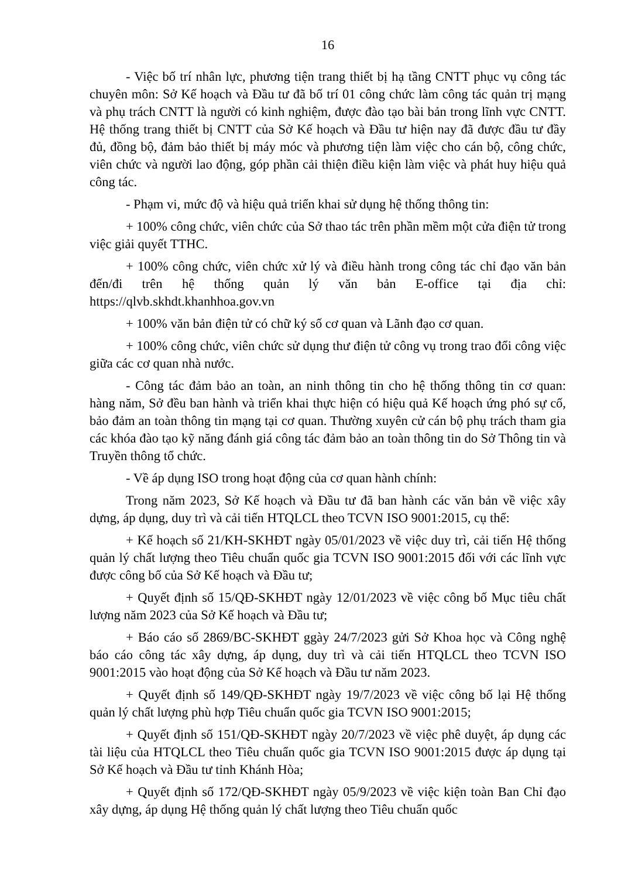16
- Việc bố trí nhân lực, phương tiện trang thiết bị hạ tầng CNTT phục vụ công tác chuyên môn: Sở Kế hoạch và Đầu tư đã bố trí 01 công chức làm công tác quản trị mạng và phụ trách CNTT là người có kinh nghiệm, được đào tạo bài bản trong lĩnh vực CNTT. Hệ thống trang thiết bị CNTT của Sở Kế hoạch và Đầu tư hiện nay đã được đầu tư đầy đủ, đồng bộ, đảm bảo thiết bị máy móc và phương tiện làm việc cho cán bộ, công chức, viên chức và người lao động, góp phần cải thiện điều kiện làm việc và phát huy hiệu quả công tác.
- Phạm vi, mức độ và hiệu quả triển khai sử dụng hệ thống thông tin:
+ 100% công chức, viên chức của Sở thao tác trên phần mềm một cửa điện tử trong việc giải quyết TTHC.
+ 100% công chức, viên chức xử lý và điều hành trong công tác chỉ đạo văn bản đến/đi trên hệ thống quản lý văn bản E-office tại địa chỉ: https://qlvb.skhdt.khanhhoa.gov.vn
+ 100% văn bản điện tử có chữ ký số cơ quan và Lãnh đạo cơ quan.
+ 100% công chức, viên chức sử dụng thư điện tử công vụ trong trao đổi công việc giữa các cơ quan nhà nước.
- Công tác đảm bảo an toàn, an ninh thông tin cho hệ thống thông tin cơ quan: hàng năm, Sở đều ban hành và triển khai thực hiện có hiệu quả Kế hoạch ứng phó sự cố, bảo đảm an toàn thông tin mạng tại cơ quan. Thường xuyên cử cán bộ phụ trách tham gia các khóa đào tạo kỹ năng đánh giá công tác đảm bảo an toàn thông tin do Sở Thông tin và Truyền thông tổ chức.
- Về áp dụng ISO trong hoạt động của cơ quan hành chính:
Trong năm 2023, Sở Kế hoạch và Đầu tư đã ban hành các văn bản về việc xây dựng, áp dụng, duy trì và cải tiến HTQLCL theo TCVN ISO 9001:2015, cụ thể:
+ Kế hoạch số 21/KH-SKHĐT ngày 05/01/2023 về việc duy trì, cải tiến Hệ thống quản lý chất lượng theo Tiêu chuẩn quốc gia TCVN ISO 9001:2015 đối với các lĩnh vực được công bố của Sở Kế hoạch và Đầu tư;
+ Quyết định số 15/QĐ-SKHĐT ngày 12/01/2023 về việc công bố Mục tiêu chất lượng năm 2023 của Sở Kế hoạch và Đầu tư;
+ Báo cáo số 2869/BC-SKHĐT ggày 24/7/2023 gửi Sở Khoa học và Công nghệ báo cáo công tác xây dựng, áp dụng, duy trì và cải tiến HTQLCL theo TCVN ISO 9001:2015 vào hoạt động của Sở Kế hoạch và Đầu tư năm 2023.
+ Quyết định số 149/QĐ-SKHĐT ngày 19/7/2023 về việc công bố lại Hệ thống quản lý chất lượng phù hợp Tiêu chuẩn quốc gia TCVN ISO 9001:2015;
+ Quyết định số 151/QĐ-SKHĐT ngày 20/7/2023 về việc phê duyệt, áp dụng các tài liệu của HTQLCL theo Tiêu chuẩn quốc gia TCVN ISO 9001:2015 được áp dụng tại Sở Kế hoạch và Đầu tư tỉnh Khánh Hòa;
+ Quyết định số 172/QĐ-SKHĐT ngày 05/9/2023 về việc kiện toàn Ban Chỉ đạo xây dựng, áp dụng Hệ thống quản lý chất lượng theo Tiêu chuẩn quốc